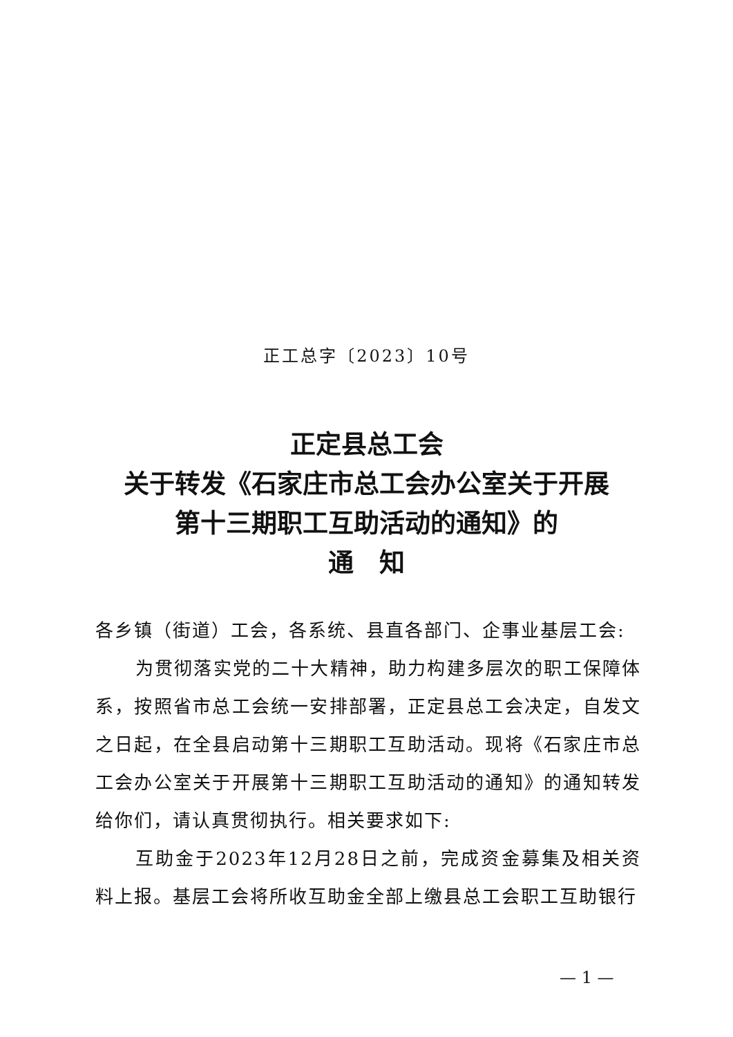正工总字〔2023〕10号
正定县总工会
关于转发《石家庄市总工会办公室关于开展
第十三期职工互助活动的通知》的
通　知
各乡镇（街道）工会，各系统、县直各部门、企事业基层工会:
为贯彻落实党的二十大精神，助力构建多层次的职工保障体系，按照省市总工会统一安排部署，正定县总工会决定，自发文之日起，在全县启动第十三期职工互助活动。现将《石家庄市总工会办公室关于开展第十三期职工互助活动的通知》的通知转发给你们，请认真贯彻执行。相关要求如下:
互助金于2023年12月28日之前，完成资金募集及相关资料上报。基层工会将所收互助金全部上缴县总工会职工互助银行
— 1 —